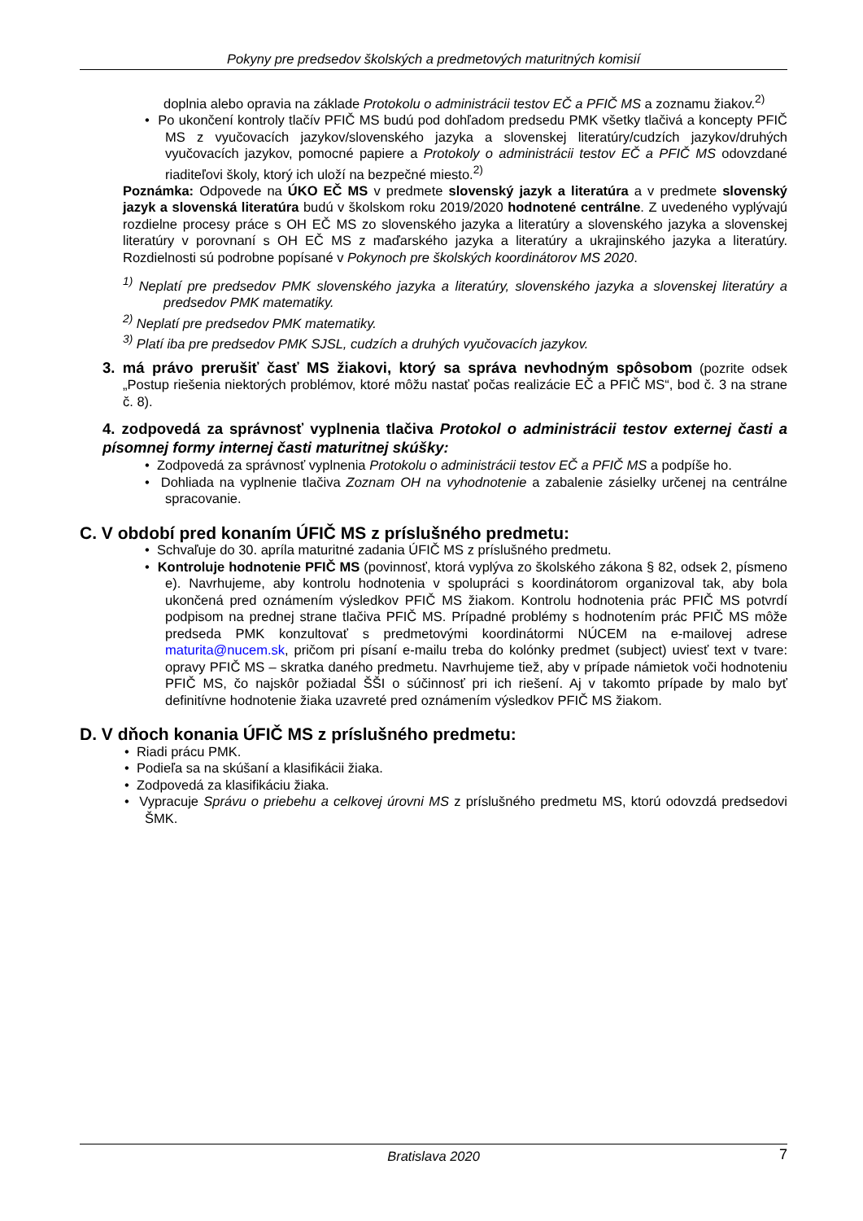Pokyny pre predsedov školských a predmetových maturitných komisií
doplnia alebo opravia na základe Protokolu o administrácii testov EČ a PFIČ MS a zoznamu žiakov.<sup>2)</sup>
• Po ukončení kontroly tlačív PFIČ MS budú pod dohľadom predsedu PMK všetky tlačivá a koncepty PFIČ MS z vyučovacích jazykov/slovenského jazyka a slovenskej literatúry/cudzích jazykov/druhých vyučovacích jazykov, pomocné papiere a Protokoly o administrácii testov EČ a PFIČ MS odovzdané riaditeľovi školy, ktorý ich uloží na bezpečné miesto.<sup>2)</sup>
Poznámka: Odpovede na ÚKO EČ MS v predmete slovenský jazyk a literatúra a v predmete slovenský jazyk a slovenská literatúra budú v školskom roku 2019/2020 hodnotené centrálne. Z uvedeného vyplývajú rozdielne procesy práce s OH EČ MS zo slovenského jazyka a literatúry a slovenského jazyka a slovenskej literatúry v porovnaní s OH EČ MS z maďarského jazyka a literatúry a ukrajinského jazyka a literatúry. Rozdielnosti sú podrobne popísané v Pokynoch pre školských koordinátorov MS 2020.
<sup>1)</sup> Neplatí pre predsedov PMK slovenského jazyka a literatúry, slovenského jazyka a slovenskej literatúry a predsedov PMK matematiky.
<sup>2)</sup> Neplatí pre predsedov PMK matematiky.
<sup>3)</sup> Platí iba pre predsedov PMK SJSL, cudzích a druhých vyučovacích jazykov.
3. má právo prerušiť časť MS žiakovi, ktorý sa správa nevhodným spôsobom (pozrite odsek „Postup riešenia niektorých problémov, ktoré môžu nastať počas realizácie EČ a PFIČ MS“, bod č. 3 na strane č. 8).
4. zodpovedá za správnosť vyplnenia tlačiva Protokol o administrácii testov externej časti a písomnej formy internej časti maturitnej skúšky:
• Zodpovedá za správnosť vyplnenia Protokolu o administrácii testov EČ a PFIČ MS a podpíše ho.
• Dohliada na vyplnenie tlačiva Zoznam OH na vyhodnotenie a zabalenie zásielky určenej na centrálne spracovanie.
C. V období pred konaním ÚFIČ MS z príslušného predmetu:
• Schvaľuje do 30. apríla maturitné zadania ÚFIČ MS z príslušného predmetu.
• Kontroluje hodnotenie PFIČ MS (povinnosť, ktorá vyplýva zo školského zákona § 82, odsek 2, písmeno e). Navrhujeme, aby kontrolu hodnotenia v spolupráci s koordinátorom organizoval tak, aby bola ukončená pred oznámením výsledkov PFIČ MS žiakom. Kontrolu hodnotenia prác PFIČ MS potvrdí podpisom na prednej strane tlačiva PFIČ MS. Prípadné problémy s hodnotením prác PFIČ MS môže predseda PMK konzultovať s predmetovými koordinátormi NÚCEM na e-mailovej adrese maturita@nucem.sk, pričom pri písaní e-mailu treba do kolónky predmet (subject) uviesť text v tvare: opravy PFIČ MS – skratka daného predmetu. Navrhujeme tiež, aby v prípade námietok voči hodnoteniu PFIČ MS, čo najskôr požiadal ŠŠI o súčinnosť pri ich riešení. Aj v takomto prípade by malo byť definitívne hodnotenie žiaka uzavreté pred oznámením výsledkov PFIČ MS žiakom.
D. V dňoch konania ÚFIČ MS z príslušného predmetu:
• Riadi prácu PMK.
• Podieľa sa na skúšaní a klasifikácii žiaka.
• Zodpovedá za klasifikáciu žiaka.
• Vypracuje Správu o priebehu a celkovej úrovni MS z príslušného predmetu MS, ktorú odovzdá predsedovi ŠMK.
Bratislava 2020 7